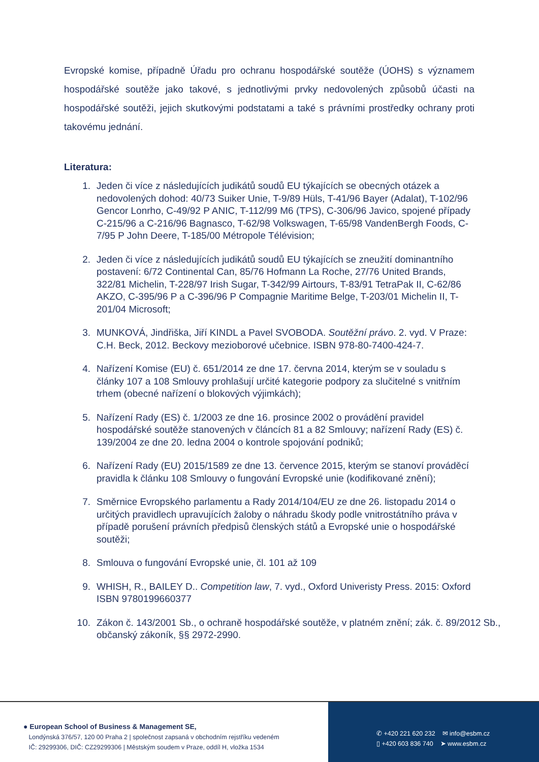Evropské komise, případně Úřadu pro ochranu hospodářské soutěže (ÚOHS) s významem hospodářské soutěže jako takové, s jednotlivými prvky nedovolených způsobů účasti na hospodářské soutěži, jejich skutkovými podstatami a také s právními prostředky ochrany proti takovému jednání.
Literatura:
1. Jeden či více z následujících judikátů soudů EU týkajících se obecných otázek a nedovolených dohod: 40/73 Suiker Unie, T-9/89 Hüls, T-41/96 Bayer (Adalat), T-102/96 Gencor Lonrho, C-49/92 P ANIC, T-112/99 M6 (TPS), C-306/96 Javico, spojené případy C-215/96 a C-216/96 Bagnasco, T-62/98 Volkswagen, T-65/98 VandenBergh Foods, C-7/95 P John Deere, T-185/00 Métropole Télévision;
2. Jeden či více z následujících judikátů soudů EU týkajících se zneužití dominantního postavení: 6/72 Continental Can, 85/76 Hofmann La Roche, 27/76 United Brands, 322/81 Michelin, T-228/97 Irish Sugar, T-342/99 Airtours, T-83/91 TetraPak II, C-62/86 AKZO, C-395/96 P a C-396/96 P Compagnie Maritime Belge, T-203/01 Michelin II, T-201/04 Microsoft;
3. MUNKOVÁ, Jindřiška, Jiří KINDL a Pavel SVOBODA. Soutěžní právo. 2. vyd. V Praze: C.H. Beck, 2012. Beckovy mezioborové učebnice. ISBN 978-80-7400-424-7.
4. Nařízení Komise (EU) č. 651/2014 ze dne 17. června 2014, kterým se v souladu s články 107 a 108 Smlouvy prohlašují určité kategorie podpory za slučitelné s vnitřním trhem (obecné nařízení o blokových výjimkách);
5. Nařízení Rady (ES) č. 1/2003 ze dne 16. prosince 2002 o provádění pravidel hospodářské soutěže stanovených v článcích 81 a 82 Smlouvy; nařízení Rady (ES) č. 139/2004 ze dne 20. ledna 2004 o kontrole spojování podniků;
6. Nařízení Rady (EU) 2015/1589 ze dne 13. července 2015, kterým se stanoví prováděcí pravidla k článku 108 Smlouvy o fungování Evropské unie (kodifikované znění);
7. Směrnice Evropského parlamentu a Rady 2014/104/EU ze dne 26. listopadu 2014 o určitých pravidlech upravujících žaloby o náhradu škody podle vnitrostátního práva v případě porušení právních předpisů členských států a Evropské unie o hospodářské soutěži;
8. Smlouva o fungování Evropské unie, čl. 101 až 109
9. WHISH, R., BAILEY D.. Competition law, 7. vyd., Oxford Univeristy Press. 2015: Oxford ISBN 9780199660377
10. Zákon č. 143/2001 Sb., o ochraně hospodářské soutěže, v platném znění; zák. č. 89/2012 Sb., občanský zákoník, §§ 2972-2990.
● European School of Business & Management SE,
Londýnská 376/57, 120 00 Praha 2 | společnost zapsaná v obchodním rejstříku vedeném
IČ: 29299306, DIČ: CZ29299306 | Městským soudem v Praze, oddíl H, vložka 1534
✆ +420 221 620 232 ✉ info@esbm.cz
▯ +420 603 836 740 ➤ www.esbm.cz